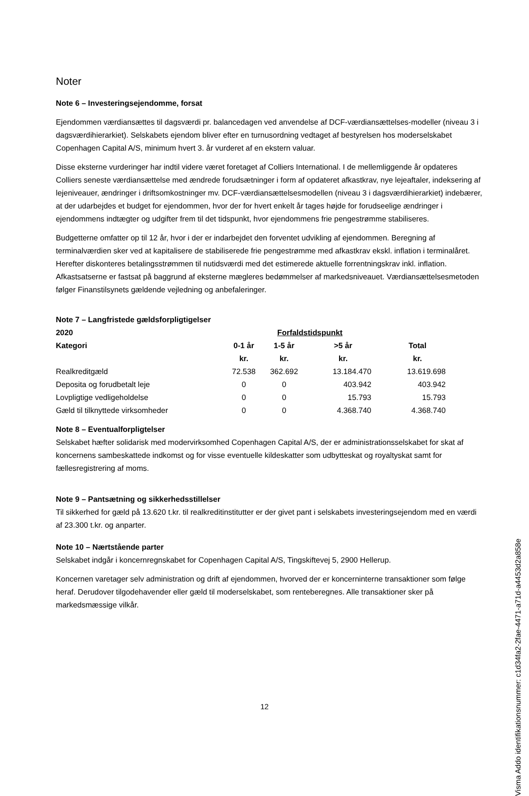Noter
Note 6 – Investeringsejendomme, forsat
Ejendommen værdiansættes til dagsværdi pr. balancedagen ved anvendelse af DCF-værdiansættelses-modeller (niveau 3 i dagsværdihierarkiet). Selskabets ejendom bliver efter en turnusordning vedtaget af bestyrelsen hos moderselskabet Copenhagen Capital A/S, minimum hvert 3. år vurderet af en ekstern valuar.
Disse eksterne vurderinger har indtil videre været foretaget af Colliers International. I de mellemliggende år opdateres Colliers seneste værdiansættelse med ændrede forudsætninger i form af opdateret afkastkrav, nye lejeaftaler, indeksering af lejeniveauer, ændringer i driftsomkostninger mv. DCF-værdiansættelsesmodellen (niveau 3 i dagsværdihierarkiet) indebærer, at der udarbejdes et budget for ejendommen, hvor der for hvert enkelt år tages højde for forudseelige ændringer i ejendommens indtægter og udgifter frem til det tidspunkt, hvor ejendommens frie pengestrømme stabiliseres.
Budgetterne omfatter op til 12 år, hvor i der er indarbejdet den forventet udvikling af ejendommen. Beregning af terminalværdien sker ved at kapitalisere de stabiliserede frie pengestrømme med afkastkrav ekskl. inflation i terminalåret. Herefter diskonteres betalingsstrømmen til nutidsværdi med det estimerede aktuelle forrentningskrav inkl. inflation. Afkastsatserne er fastsat på baggrund af eksterne mægleres bedømmelser af markedsniveauet. Værdiansættelsesmetoden følger Finanstilsynets gældende vejledning og anbefaleringer.
Note 7 – Langfristede gældsforpligtigelser
| 2020 | | Forfaldstidspunkt | | | |
| --- | --- | --- | --- | --- | --- |
| Kategori | 0-1 år | 1-5 år | >5 år | Total | |
| | kr. | kr. | kr. | kr. | |
| Realkreditgæld | 72.538 | 362.692 | 13.184.470 | 13.619.698 | |
| Deposita og forudbetalt leje | 0 | 0 | 403.942 | 403.942 | |
| Lovpligtige vedligeholdelse | 0 | 0 | 15.793 | 15.793 | |
| Gæld til tilknyttede virksomheder | 0 | 0 | 4.368.740 | 4.368.740 | |
Note 8 – Eventualforpligtelser
Selskabet hæfter solidarisk med modervirksomhed Copenhagen Capital A/S, der er administrationsselskabet for skat af koncernens sambeskattede indkomst og for visse eventuelle kildeskatter som udbytteskat og royaltyskat samt for fællesregistrering af moms.
Note 9 – Pantsætning og sikkerhedsstillelser
Til sikkerhed for gæld på 13.620 t.kr. til realkreditinstitutter er der givet pant i selskabets investeringsejendom med en værdi af 23.300 t.kr. og anparter.
Note 10 – Nærtstående parter
Selskabet indgår i koncernregnskabet for Copenhagen Capital A/S, Tingskiftevej 5, 2900 Hellerup.
Koncernen varetager selv administration og drift af ejendommen, hvorved der er koncerninterne transaktioner som følge heraf. Derudover tilgodehavender eller gæld til moderselskabet, som renteberegnes. Alle transaktioner sker på markedsmæssige vilkår.
Visma Addo identifikationsnummer: c1d34fa2-2fae-4471-a71d-a4453d2a858e
12